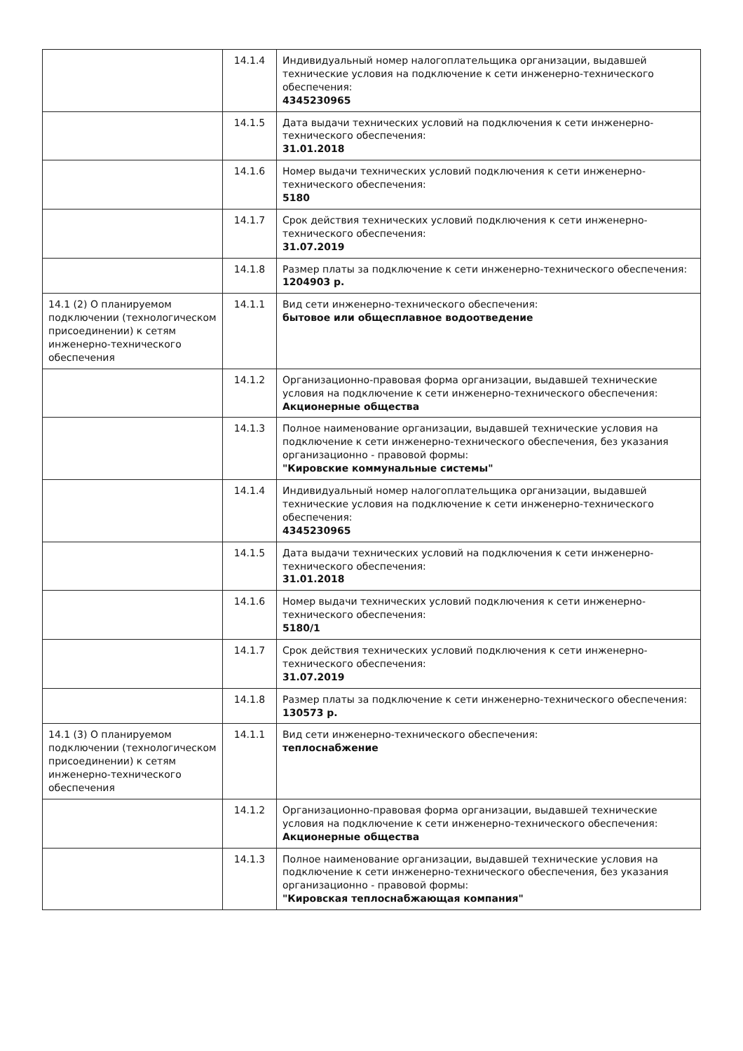| | 14.1.4 | Индивидуальный номер налогоплательщика организации, выдавшей технические условия на подключение к сети инженерно-технического обеспечения: 4345230965 |
| | 14.1.5 | Дата выдачи технических условий на подключения к сети инженерно-технического обеспечения: 31.01.2018 |
| | 14.1.6 | Номер выдачи технических условий подключения к сети инженерно-технического обеспечения: 5180 |
| | 14.1.7 | Срок действия технических условий подключения к сети инженерно-технического обеспечения: 31.07.2019 |
| | 14.1.8 | Размер платы за подключение к сети инженерно-технического обеспечения: 1204903 р. |
| 14.1 (2) О планируемом подключении (технологическом присоединении) к сетям инженерно-технического обеспечения | 14.1.1 | Вид сети инженерно-технического обеспечения: бытовое или общесплавное водоотведение |
| | 14.1.2 | Организационно-правовая форма организации, выдавшей технические условия на подключение к сети инженерно-технического обеспечения: Акционерные общества |
| | 14.1.3 | Полное наименование организации, выдавшей технические условия на подключение к сети инженерно-технического обеспечения, без указания организационно - правовой формы: "Кировские коммунальные системы" |
| | 14.1.4 | Индивидуальный номер налогоплательщика организации, выдавшей технические условия на подключение к сети инженерно-технического обеспечения: 4345230965 |
| | 14.1.5 | Дата выдачи технических условий на подключения к сети инженерно-технического обеспечения: 31.01.2018 |
| | 14.1.6 | Номер выдачи технических условий подключения к сети инженерно-технического обеспечения: 5180/1 |
| | 14.1.7 | Срок действия технических условий подключения к сети инженерно-технического обеспечения: 31.07.2019 |
| | 14.1.8 | Размер платы за подключение к сети инженерно-технического обеспечения: 130573 р. |
| 14.1 (3) О планируемом подключении (технологическом присоединении) к сетям инженерно-технического обеспечения | 14.1.1 | Вид сети инженерно-технического обеспечения: теплоснабжение |
| | 14.1.2 | Организационно-правовая форма организации, выдавшей технические условия на подключение к сети инженерно-технического обеспечения: Акционерные общества |
| | 14.1.3 | Полное наименование организации, выдавшей технические условия на подключение к сети инженерно-технического обеспечения, без указания организационно - правовой формы: "Кировская теплоснабжающая компания" |